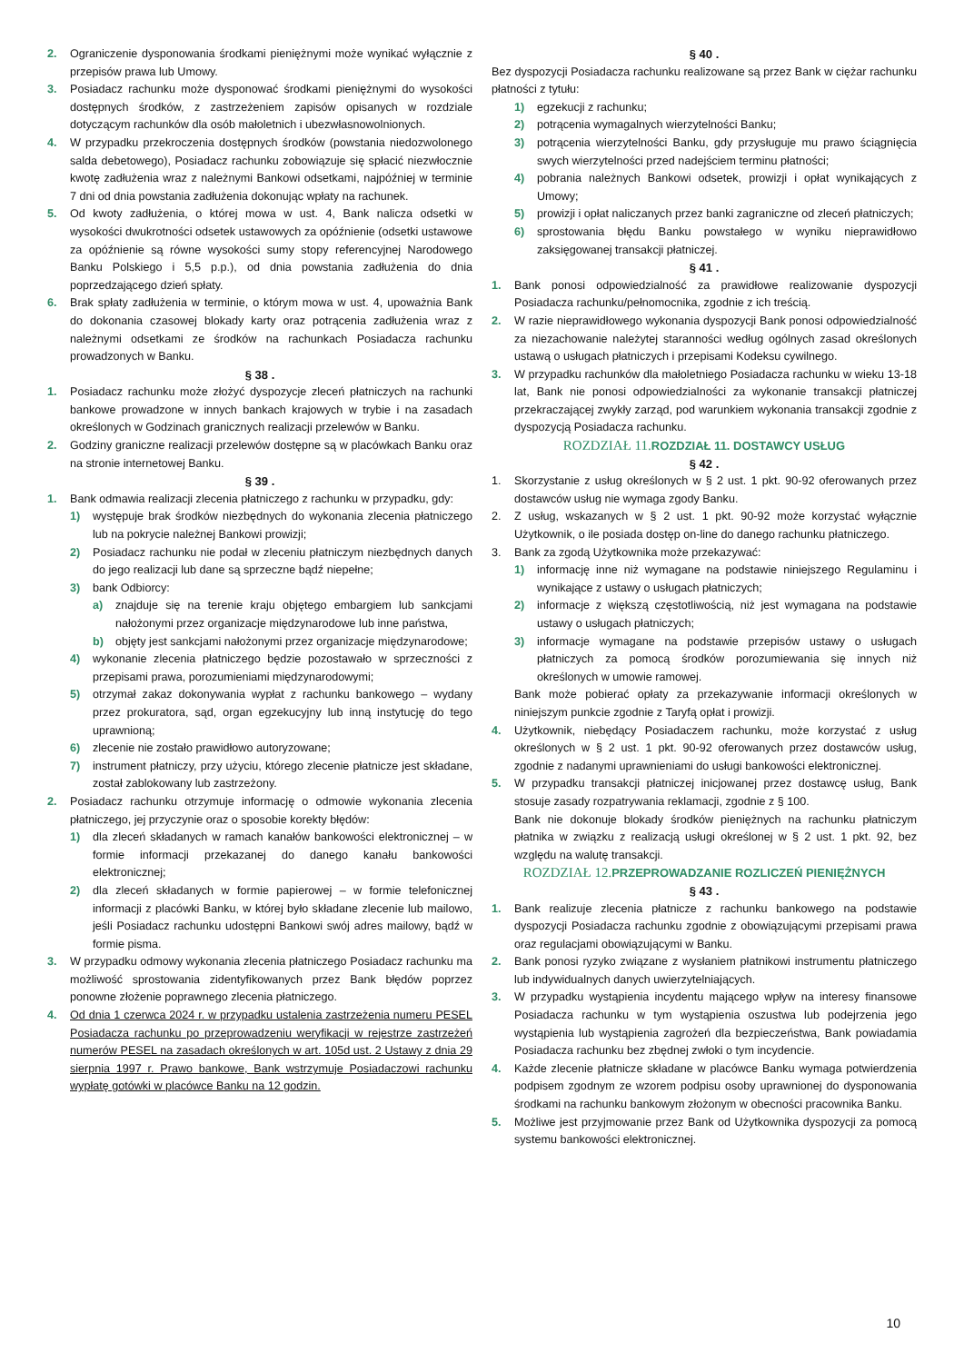2. Ograniczenie dysponowania środkami pieniężnymi może wynikać wyłącznie z przepisów prawa lub Umowy.
3. Posiadacz rachunku może dysponować środkami pieniężnymi do wysokości dostępnych środków, z zastrzeżeniem zapisów opisanych w rozdziale dotyczącym rachunków dla osób małoletnich i ubezwłasnowolnionych.
4. W przypadku przekroczenia dostępnych środków (powstania niedozwolonego salda debetowego), Posiadacz rachunku zobowiązuje się spłacić niezwłocznie kwotę zadłużenia wraz z należnymi Bankowi odsetkami, najpóźniej w terminie 7 dni od dnia powstania zadłużenia dokonując wpłaty na rachunek.
5. Od kwoty zadłużenia, o której mowa w ust. 4, Bank nalicza odsetki w wysokości dwukrotności odsetek ustawowych za opóźnienie (odsetki ustawowe za opóźnienie są równe wysokości sumy stopy referencyjnej Narodowego Banku Polskiego i 5,5 p.p.), od dnia powstania zadłużenia do dnia poprzedzającego dzień spłaty.
6. Brak spłaty zadłużenia w terminie, o którym mowa w ust. 4, upoważnia Bank do dokonania czasowej blokady karty oraz potrącenia zadłużenia wraz z należnymi odsetkami ze środków na rachunkach Posiadacza rachunku prowadzonych w Banku.
§ 38 .
1. Posiadacz rachunku może złożyć dyspozycje zleceń płatniczych na rachunki bankowe prowadzone w innych bankach krajowych w trybie i na zasadach określonych w Godzinach granicznych realizacji przelewów w Banku.
2. Godziny graniczne realizacji przelewów dostępne są w placówkach Banku oraz na stronie internetowej Banku.
§ 39 .
1. Bank odmawia realizacji zlecenia płatniczego z rachunku w przypadku, gdy:
1) występuje brak środków niezbędnych do wykonania zlecenia płatniczego lub na pokrycie należnej Bankowi prowizji;
2) Posiadacz rachunku nie podał w zleceniu płatniczym niezbędnych danych do jego realizacji lub dane są sprzeczne bądź niepełne;
3) bank Odbiorcy:
a) znajduje się na terenie kraju objętego embargiem lub sankcjami nałożonymi przez organizacje międzynarodowe lub inne państwa,
b) objęty jest sankcjami nałożonymi przez organizacje międzynarodowe;
4) wykonanie zlecenia płatniczego będzie pozostawało w sprzeczności z przepisami prawa, porozumieniami międzynarodowymi;
5) otrzymał zakaz dokonywania wypłat z rachunku bankowego – wydany przez prokuratora, sąd, organ egzekucyjny lub inną instytucję do tego uprawnioną;
6) zlecenie nie zostało prawidłowo autoryzowane;
7) instrument płatniczy, przy użyciu, którego zlecenie płatnicze jest składane, został zablokowany lub zastrzeżony.
2. Posiadacz rachunku otrzymuje informację o odmowie wykonania zlecenia płatniczego, jej przyczynie oraz o sposobie korekty błędów:
1) dla zleceń składanych w ramach kanałów bankowości elektronicznej – w formie informacji przekazanej do danego kanału bankowości elektronicznej;
2) dla zleceń składanych w formie papierowej – w formie telefonicznej informacji z placówki Banku, w której było składane zlecenie lub mailowo, jeśli Posiadacz rachunku udostępni Bankowi swój adres mailowy, bądź w formie pisma.
3. W przypadku odmowy wykonania zlecenia płatniczego Posiadacz rachunku ma możliwość sprostowania zidentyfikowanych przez Bank błędów poprzez ponowne złożenie poprawnego zlecenia płatniczego.
4. Od dnia 1 czerwca 2024 r. w przypadku ustalenia zastrzeżenia numeru PESEL Posiadacza rachunku po przeprowadzeniu weryfikacji w rejestrze zastrzeżeń numerów PESEL na zasadach określonych w art. 105d ust. 2 Ustawy z dnia 29 sierpnia 1997 r. Prawo bankowe, Bank wstrzymuje Posiadaczowi rachunku wypłatę gotówki w placówce Banku na 12 godzin.
§ 40 .
Bez dyspozycji Posiadacza rachunku realizowane są przez Bank w ciężar rachunku płatności z tytułu:
1) egzekucji z rachunku;
2) potrącenia wymagalnych wierzytelności Banku;
3) potrącenia wierzytelności Banku, gdy przysługuje mu prawo ściągnięcia swych wierzytelności przed nadejściem terminu płatności;
4) pobrania należnych Bankowi odsetek, prowizji i opłat wynikających z Umowy;
5) prowizji i opłat naliczanych przez banki zagraniczne od zleceń płatniczych;
6) sprostowania błędu Banku powstałego w wyniku nieprawidłowo zaksięgowanej transakcji płatniczej.
§ 41 .
1. Bank ponosi odpowiedzialność za prawidłowe realizowanie dyspozycji Posiadacza rachunku/pełnomocnika, zgodnie z ich treścią.
2. W razie nieprawidłowego wykonania dyspozycji Bank ponosi odpowiedzialność za niezachowanie należytej staranności według ogólnych zasad określonych ustawą o usługach płatniczych i przepisami Kodeksu cywilnego.
3. W przypadku rachunków dla małoletniego Posiadacza rachunku w wieku 13-18 lat, Bank nie ponosi odpowiedzialności za wykonanie transakcji płatniczej przekraczającej zwykły zarząd, pod warunkiem wykonania transakcji zgodnie z dyspozycją Posiadacza rachunku.
ROZDZIAŁ 11. ROZDZIAŁ 11. DOSTAWCY USŁUG
§ 42 .
1. Skorzystanie z usług określonych w § 2 ust. 1 pkt. 90-92 oferowanych przez dostawców usług nie wymaga zgody Banku.
2. Z usług, wskazanych w § 2 ust. 1 pkt. 90-92 może korzystać wyłącznie Użytkownik, o ile posiada dostęp on-line do danego rachunku płatniczego.
3. Bank za zgodą Użytkownika może przekazywać:
1) informację inne niż wymagane na podstawie niniejszego Regulaminu i wynikające z ustawy o usługach płatniczych;
2) informacje z większą częstotliwością, niż jest wymagana na podstawie ustawy o usługach płatniczych;
3) informacje wymagane na podstawie przepisów ustawy o usługach płatniczych za pomocą środków porozumiewania się innych niż określonych w umowie ramowej.
Bank może pobierać opłaty za przekazywanie informacji określonych w niniejszym punkcie zgodnie z Taryfą opłat i prowizji.
4. Użytkownik, niebędący Posiadaczem rachunku, może korzystać z usług określonych w § 2 ust. 1 pkt. 90-92 oferowanych przez dostawców usług, zgodnie z nadanymi uprawnieniami do usługi bankowości elektronicznej.
5. W przypadku transakcji płatniczej inicjowanej przez dostawcę usług, Bank stosuje zasady rozpatrywania reklamacji, zgodnie z § 100.
Bank nie dokonuje blokady środków pieniężnych na rachunku płatniczym płatnika w związku z realizacją usługi określonej w § 2 ust. 1 pkt. 92, bez względu na walutę transakcji.
ROZDZIAŁ 12. PRZEPROWADZANIE ROZLICZEŃ PIENIĘŻNYCH
§ 43 .
1. Bank realizuje zlecenia płatnicze z rachunku bankowego na podstawie dyspozycji Posiadacza rachunku zgodnie z obowiązującymi przepisami prawa oraz regulacjami obowiązującymi w Banku.
2. Bank ponosi ryzyko związane z wysłaniem płatnikowi instrumentu płatniczego lub indywidualnych danych uwierzytelniających.
3. W przypadku wystąpienia incydentu mającego wpływ na interesy finansowe Posiadacza rachunku w tym wystąpienia oszustwa lub podejrzenia jego wystąpienia lub wystąpienia zagrożeń dla bezpieczeństwa, Bank powiadamia Posiadacza rachunku bez zbędnej zwłoki o tym incydencie.
4. Każde zlecenie płatnicze składane w placówce Banku wymaga potwierdzenia podpisem zgodnym ze wzorem podpisu osoby uprawnionej do dysponowania środkami na rachunku bankowym złożonym w obecności pracownika Banku.
5. Możliwe jest przyjmowanie przez Bank od Użytkownika dyspozycji za pomocą systemu bankowości elektronicznej.
10